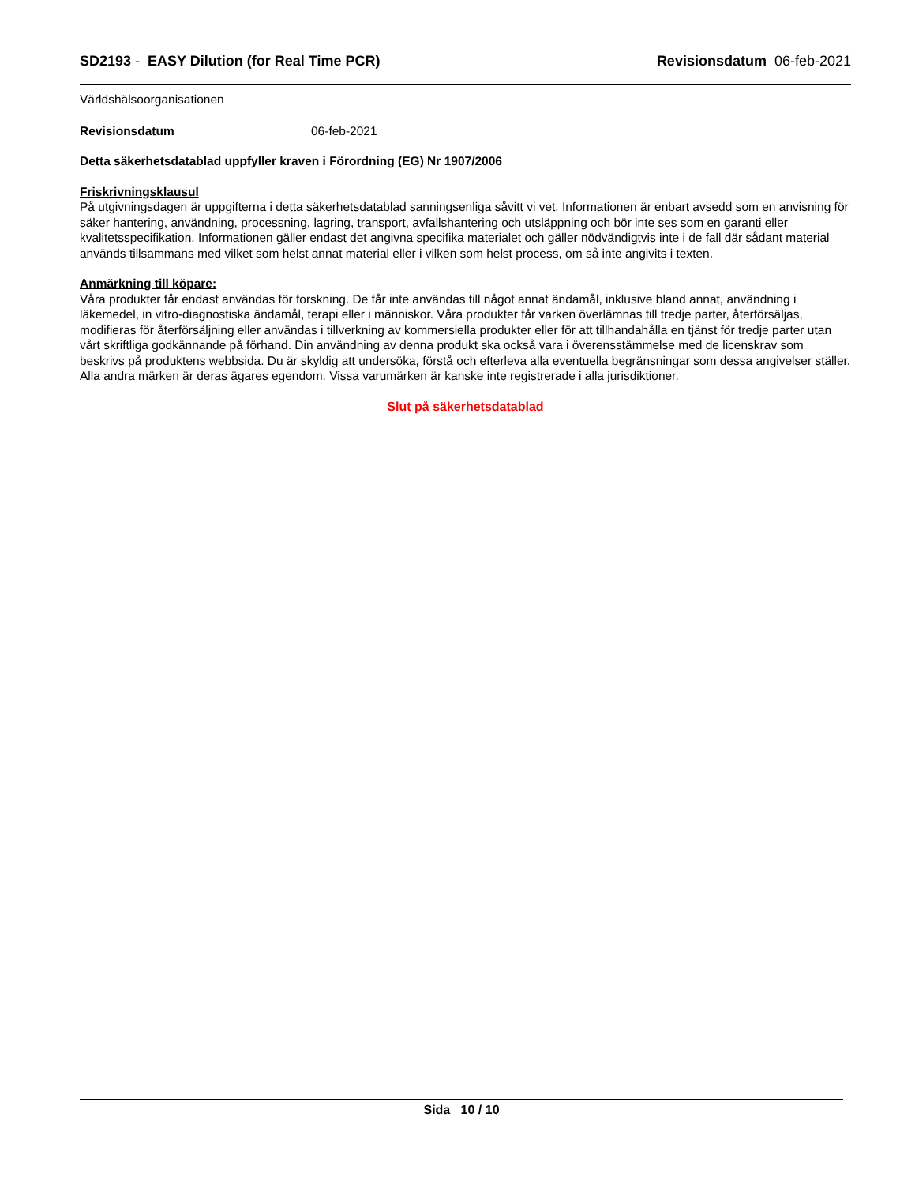SD2193 - EASY Dilution (for Real Time PCR) Revisionsdatum 06-feb-2021
Världshälsoorganisationen
Revisionsdatum 06-feb-2021
Detta säkerhetsdatablad uppfyller kraven i Förordning (EG) Nr 1907/2006
Friskrivningsklausul
På utgivningsdagen är uppgifterna i detta säkerhetsdatablad sanningsenliga såvitt vi vet. Informationen är enbart avsedd som en anvisning för säker hantering, användning, processning, lagring, transport, avfallshantering och utsläppning och bör inte ses som en garanti eller kvalitetsspecifikation. Informationen gäller endast det angivna specifika materialet och gäller nödvändigtvis inte i de fall där sådant material används tillsammans med vilket som helst annat material eller i vilken som helst process, om så inte angivits i texten.
Anmärkning till köpare:
Våra produkter får endast användas för forskning. De får inte användas till något annat ändamål, inklusive bland annat, användning i läkemedel, in vitro-diagnostiska ändamål, terapi eller i människor. Våra produkter får varken överlämnas till tredje parter, återförsäljas, modifieras för återförsäljning eller användas i tillverkning av kommersiella produkter eller för att tillhandahålla en tjänst för tredje parter utan vårt skriftliga godkännande på förhand. Din användning av denna produkt ska också vara i överensstämmelse med de licenskrav som beskrivs på produktens webbsida. Du är skyldig att undersöka, förstå och efterleva alla eventuella begränsningar som dessa angivelser ställer. Alla andra märken är deras ägares egendom. Vissa varumärken är kanske inte registrerade i alla jurisdiktioner.
Slut på säkerhetsdatablad
Sida 10 / 10